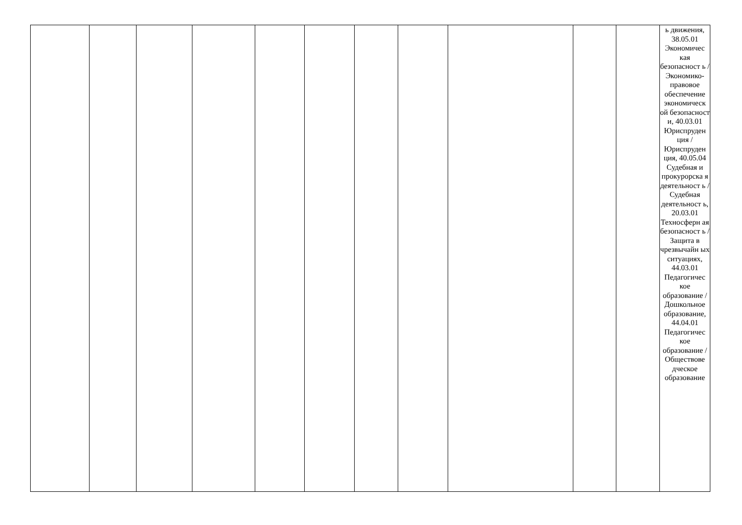| | | | | | | | | | | | ь движения, 38.05.01 Экономичес кая безопасност ь / Экономико-правовое обеспечение экономическ ой безопасност и, 40.03.01 Юриспруден ция / Юриспруден ция, 40.05.04 Судебная и прокурорска я деятельност ь / Судебная деятельност ь, 20.03.01 Техносферн ая безопасност ь / Защита в чрезвычайн ых ситуациях, 44.03.01 Педагогичес кое образование / Дошкольное образование, 44.04.01 Педагогичес кое образование / Обществове дческое образование |